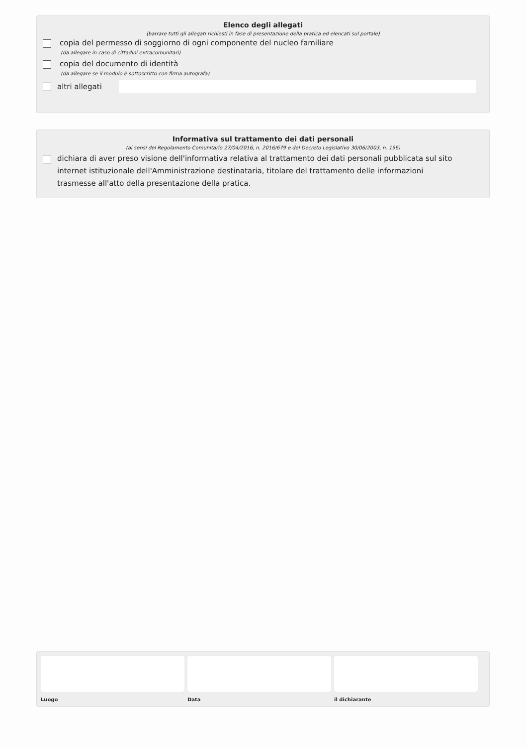Elenco degli allegati
(barrare tutti gli allegati richiesti in fase di presentazione della pratica ed elencati sul portale)
copia del permesso di soggiorno di ogni componente del nucleo familiare
(da allegare in caso di cittadini extracomunitari)
copia del documento di identità
(da allegare se il modulo è sottoscritto con firma autografa)
altri allegati
Informativa sul trattamento dei dati personali
(ai sensi del Regolamento Comunitario 27/04/2016, n. 2016/679 e del Decreto Legislativo 30/06/2003, n. 196)
dichiara di aver preso visione dell'informativa relativa al trattamento dei dati personali pubblicata sul sito internet istituzionale dell'Amministrazione destinataria, titolare del trattamento delle informazioni trasmesse all'atto della presentazione della pratica.
Luogo Data il dichiarante